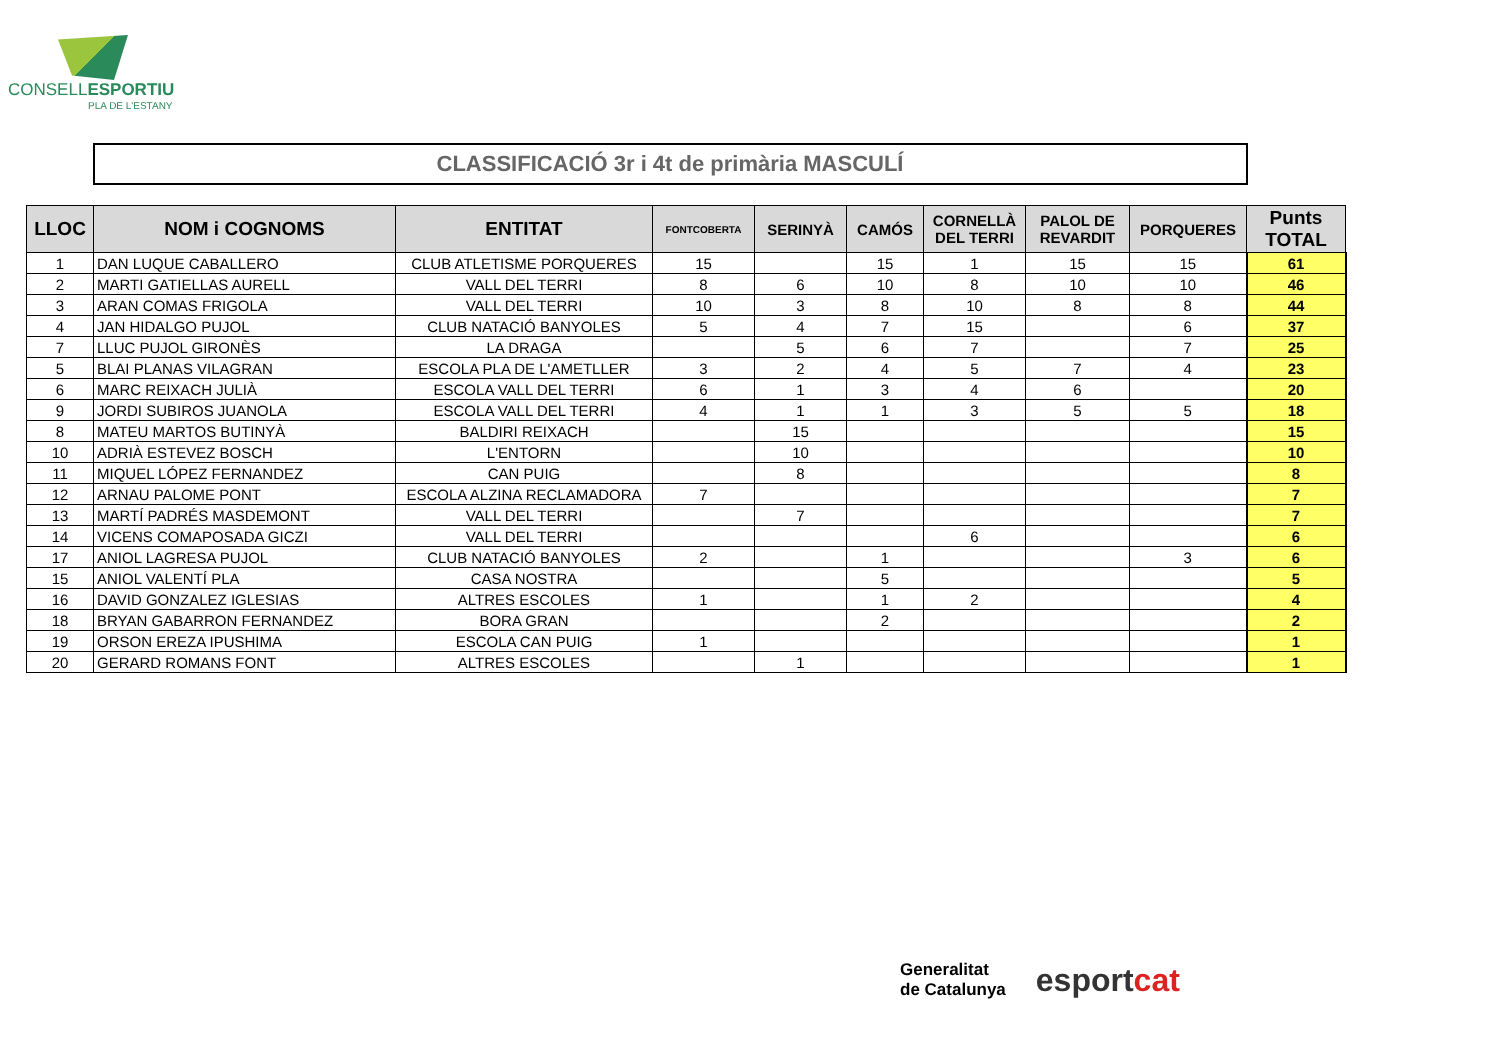CONSELLESPORTIU
PLA DE L'ESTANY
| | CLASSIFICACIÓ 3r i 4t de primària MASCULÍ | | | | | | | | |
| LLOC | NOM i COGNOMS | ENTITAT | FONTCOBERTA | SERINYÀ | CAMÓS | CORNELLÀ DEL TERRI | PALOL DE REVARDIT | PORQUERES | Punts TOTAL |
| 1 | DAN LUQUE CABALLERO | CLUB ATLETISME PORQUERES | 15 | | 15 | 1 | 15 | 15 | 61 |
| 2 | MARTI GATIELLAS AURELL | VALL DEL TERRI | 8 | 6 | 10 | 8 | 10 | 10 | 46 |
| 3 | ARAN COMAS FRIGOLA | VALL DEL TERRI | 10 | 3 | 8 | 10 | 8 | 8 | 44 |
| 4 | JAN HIDALGO PUJOL | CLUB NATACIÓ BANYOLES | 5 | 4 | 7 | 15 | | 6 | 37 |
| 7 | LLUC PUJOL GIRONÈS | LA DRAGA | | 5 | 6 | 7 | | 7 | 25 |
| 5 | BLAI PLANAS VILAGRAN | ESCOLA PLA DE L'AMETLLER | 3 | 2 | 4 | 5 | 7 | 4 | 23 |
| 6 | MARC REIXACH JULIÀ | ESCOLA VALL DEL TERRI | 6 | 1 | 3 | 4 | 6 | | 20 |
| 9 | JORDI SUBIROS JUANOLA | ESCOLA VALL DEL TERRI | 4 | 1 | 1 | 3 | 5 | 5 | 18 |
| 8 | MATEU MARTOS BUTINYÀ | BALDIRI REIXACH | | 15 | | | | | 15 |
| 10 | ADRIÀ ESTEVEZ BOSCH | L'ENTORN | | 10 | | | | | 10 |
| 11 | MIQUEL LÓPEZ FERNANDEZ | CAN PUIG | | 8 | | | | | 8 |
| 12 | ARNAU PALOME PONT | ESCOLA ALZINA RECLAMADORA | 7 | | | | | | 7 |
| 13 | MARTÍ PADRÉS MASDEMONT | VALL DEL TERRI | | 7 | | | | | 7 |
| 14 | VICENS COMAPOSADA GICZI | VALL DEL TERRI | | | | 6 | | | 6 |
| 17 | ANIOL LAGRESA PUJOL | CLUB NATACIÓ BANYOLES | 2 | | 1 | | | 3 | 6 |
| 15 | ANIOL VALENTÍ PLA | CASA NOSTRA | | | 5 | | | | 5 |
| 16 | DAVID GONZALEZ IGLESIAS | ALTRES ESCOLES | 1 | | 1 | 2 | | | 4 |
| 18 | BRYAN GABARRON FERNANDEZ | BORA GRAN | | | 2 | | | | 2 |
| 19 | ORSON EREZA IPUSHIMA | ESCOLA CAN PUIG | 1 | | | | | | 1 |
| 20 | GERARD ROMANS FONT | ALTRES ESCOLES | | 1 | | | | | 1 |
Generalitat
de Catalunya
esportcat